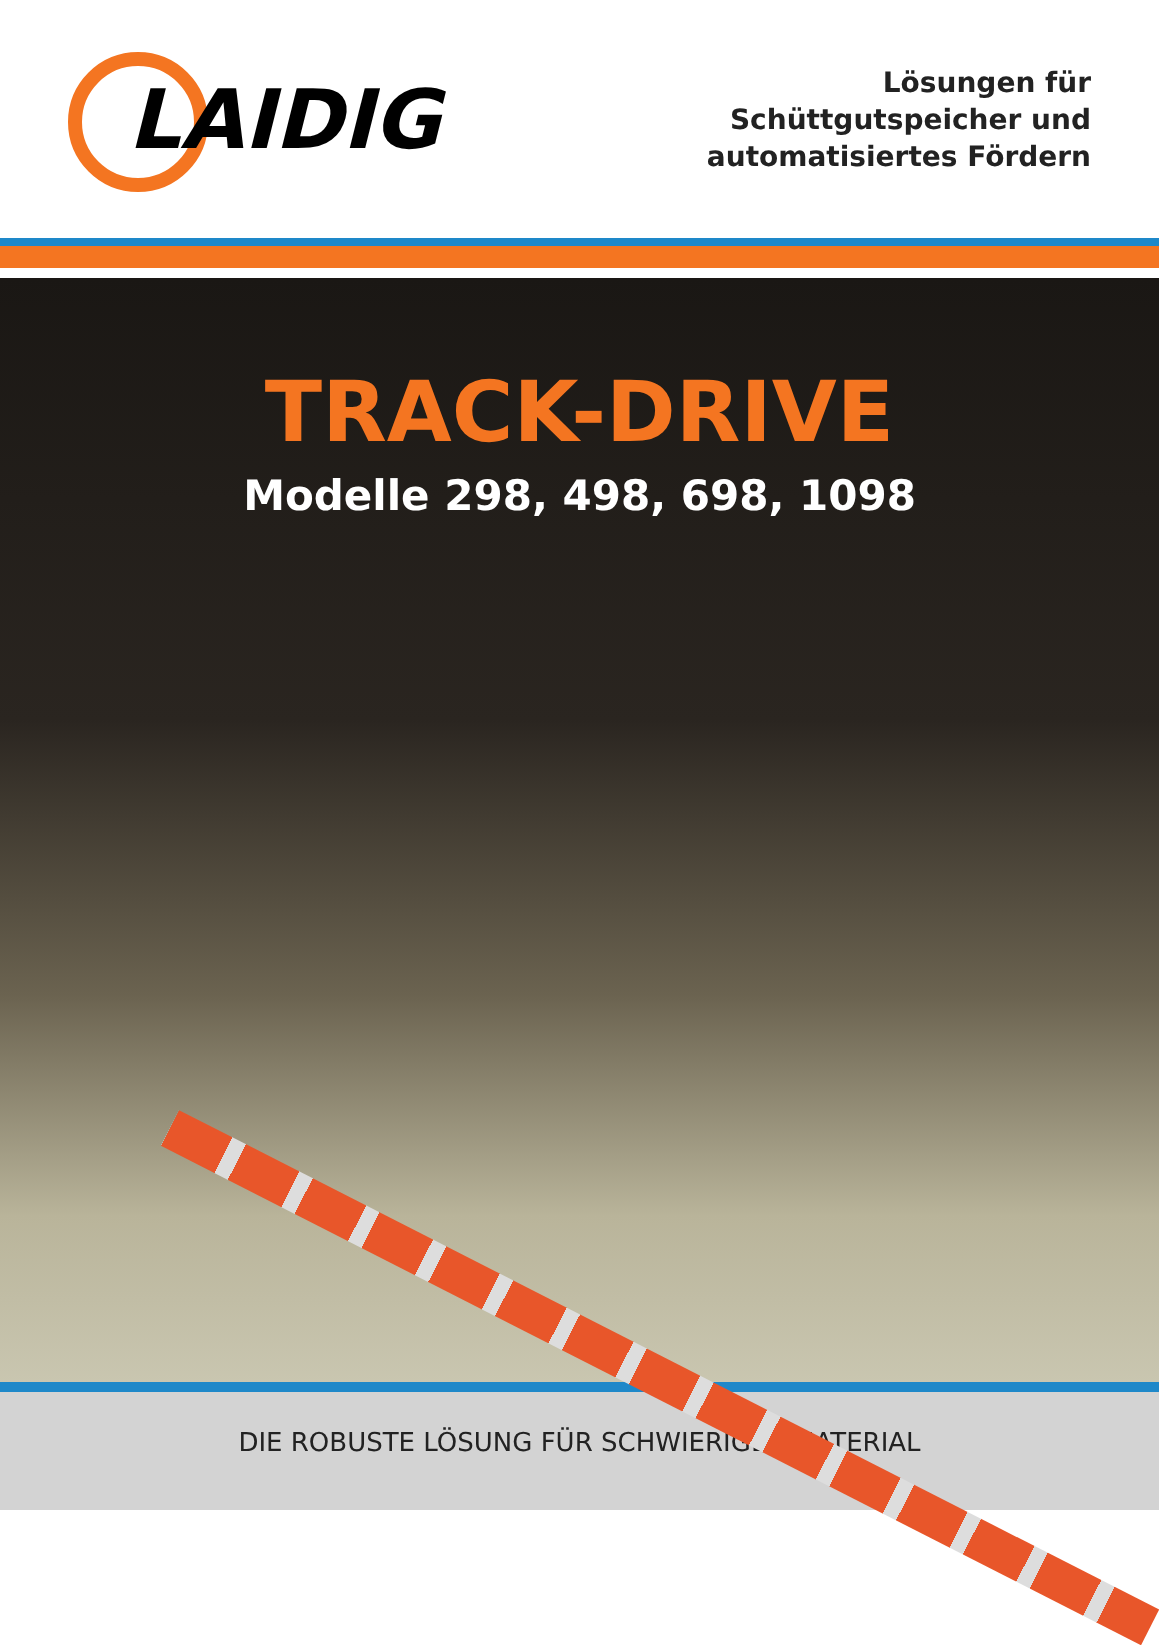LAIDIG
Lösungen für
Schüttgutspeicher und
automatisiertes Fördern
TRACK-DRIVE
Modelle 298, 498, 698, 1098
DIE ROBUSTE LÖSUNG FÜR SCHWIERIGES MATERIAL